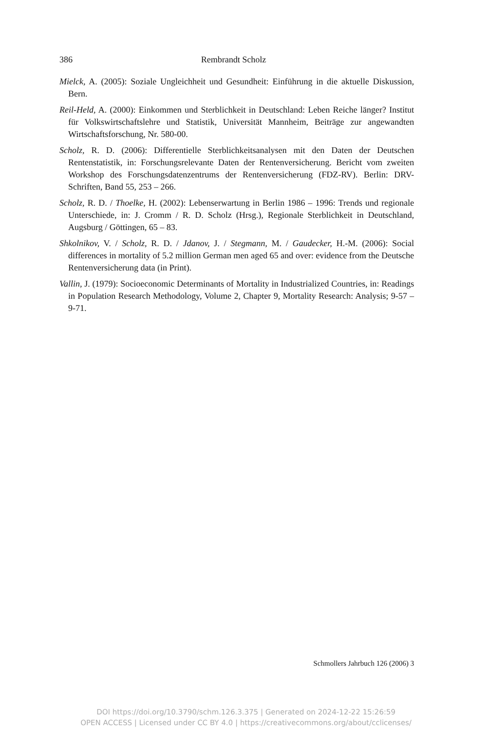386 Rembrandt Scholz
Mielck, A. (2005): Soziale Ungleichheit und Gesundheit: Einführung in die aktuelle Diskussion, Bern.
Reil-Held, A. (2000): Einkommen und Sterblichkeit in Deutschland: Leben Reiche länger? Institut für Volkswirtschaftslehre und Statistik, Universität Mannheim, Beiträge zur angewandten Wirtschaftsforschung, Nr. 580-00.
Scholz, R. D. (2006): Differentielle Sterblichkeitsanalysen mit den Daten der Deutschen Rentenstatistik, in: Forschungsrelevante Daten der Rentenversicherung. Bericht vom zweiten Workshop des Forschungsdatenzentrums der Rentenversicherung (FDZ-RV). Berlin: DRV-Schriften, Band 55, 253 – 266.
Scholz, R. D. / Thoelke, H. (2002): Lebenserwartung in Berlin 1986 – 1996: Trends und regionale Unterschiede, in: J. Cromm / R. D. Scholz (Hrsg.), Regionale Sterblichkeit in Deutschland, Augsburg / Göttingen, 65 – 83.
Shkolnikov, V. / Scholz, R. D. / Jdanov, J. / Stegmann, M. / Gaudecker, H.-M. (2006): Social differences in mortality of 5.2 million German men aged 65 and over: evidence from the Deutsche Rentenversicherung data (in Print).
Vallin, J. (1979): Socioeconomic Determinants of Mortality in Industrialized Countries, in: Readings in Population Research Methodology, Volume 2, Chapter 9, Mortality Research: Analysis; 9-57 – 9-71.
Schmollers Jahrbuch 126 (2006) 3
DOI https://doi.org/10.3790/schm.126.3.375 | Generated on 2024-12-22 15:26:59
OPEN ACCESS | Licensed under CC BY 4.0 | https://creativecommons.org/about/cclicenses/